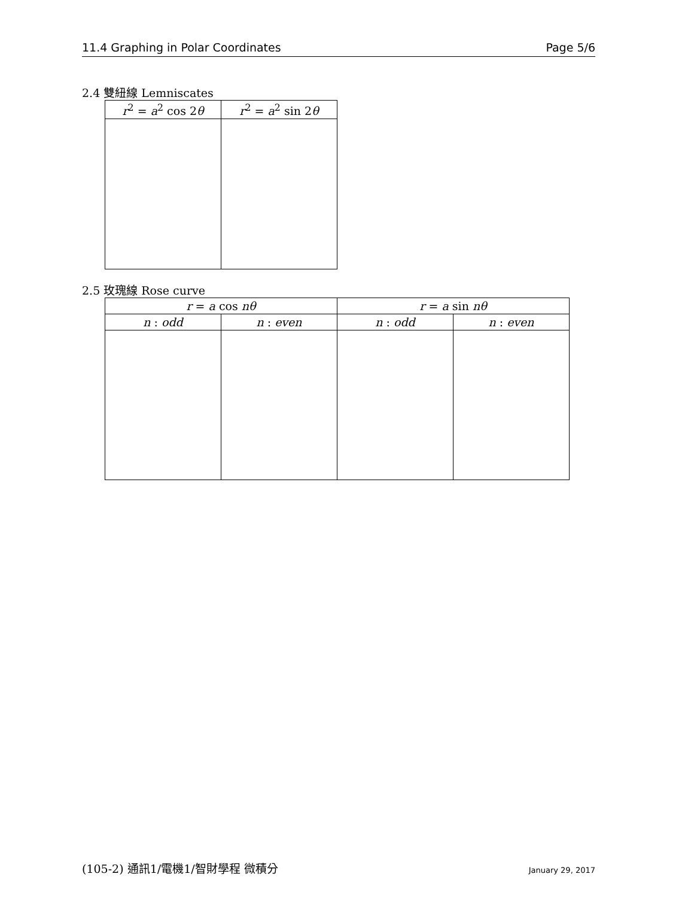11.4 Graphing in Polar Coordinates Page 5/6
2.4 雙紐線 Lemniscates
| r<sup>2</sup> = a<sup>2</sup> cos 2 θ | r<sup>2</sup> = a<sup>2</sup> sin 2 θ |
| --- | --- |
2.5 玫瑰線 Rose curve
| r = a cos nθ | | r = a sin nθ | |
| --- | --- | --- | --- |
| n : odd | n : even | n : odd | n : even |
(105-2) 通訊1/電機1/智財學程 微積分 January 29, 2017